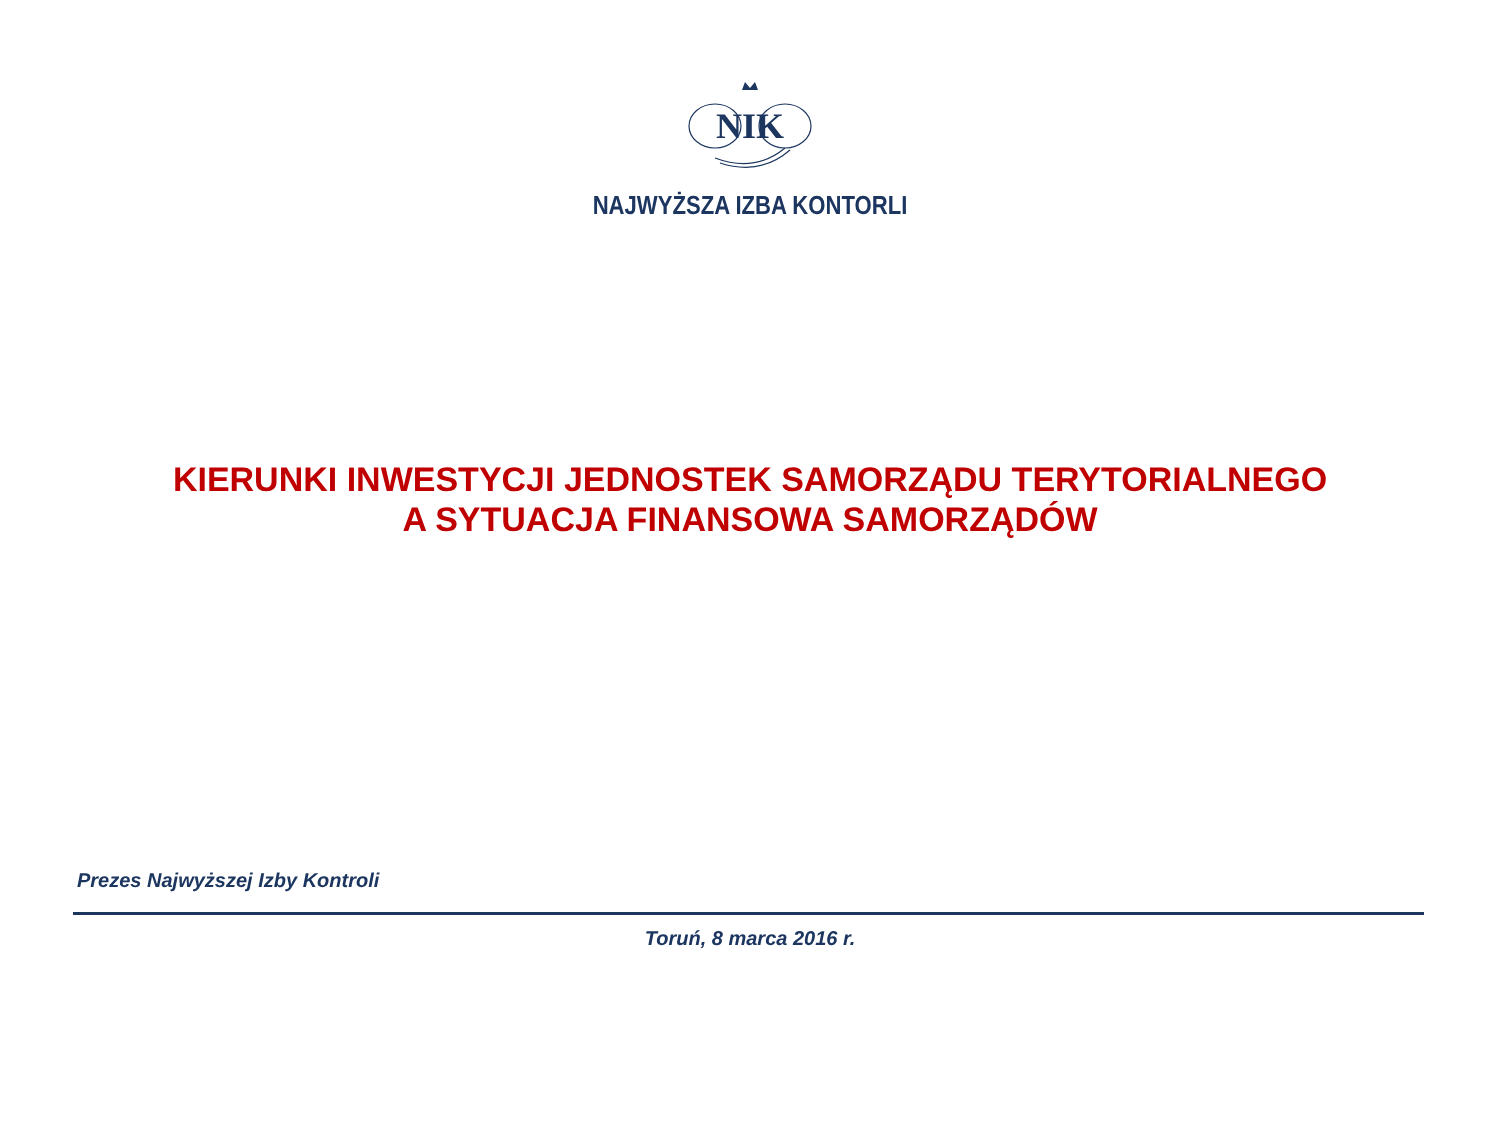NIK
NAJWYŻSZA IZBA KONTORLI
KIERUNKI INWESTYCJI JEDNOSTEK SAMORZĄDU TERYTORIALNEGO
A SYTUACJA FINANSOWA SAMORZĄDÓW
Prezes Najwyższej Izby Kontroli
Toruń, 8 marca 2016 r.